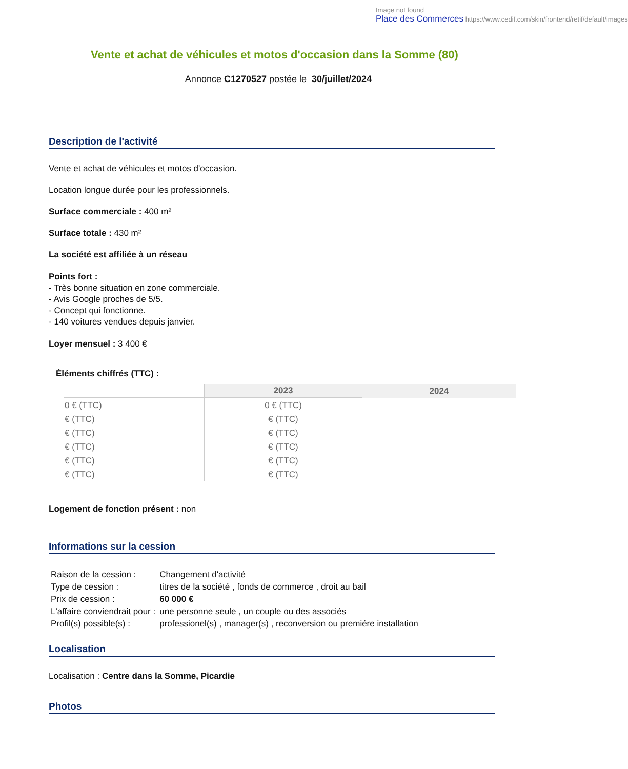Image not found
Place des Commerces https://www.cedif.com/skin/frontend/retif/default/images
Vente et achat de véhicules et motos d'occasion dans la Somme (80)
Annonce C1270527 postée le 30/juillet/2024
Description de l'activité
Vente et achat de véhicules et motos d'occasion.
Location longue durée pour les professionnels.
Surface commerciale : 400 m²
Surface totale : 430 m²
La société est affiliée à un réseau
Points fort :
- Très bonne situation en zone commerciale.
- Avis Google proches de 5/5.
- Concept qui fonctionne.
- 140 voitures vendues depuis janvier.
Loyer mensuel : 3 400 €
Éléments chiffrés (TTC) :
| | 2023 | 2024 |
| --- | --- | --- |
| 0 € (TTC) | 0 € (TTC) | |
| € (TTC) | € (TTC) | |
| € (TTC) | € (TTC) | |
| € (TTC) | € (TTC) | |
| € (TTC) | € (TTC) | |
| € (TTC) | € (TTC) | |
Logement de fonction présent : non
Informations sur la cession
| Raison de la cession : | Changement d'activité |
| Type de cession : | titres de la société , fonds de commerce , droit au bail |
| Prix de cession : | 60 000 € |
| L'affaire conviendrait pour : | une personne seule , un couple ou des associés |
| Profil(s) possible(s) : | professionel(s) , manager(s) , reconversion ou premiére installation |
Localisation
Localisation : Centre dans la Somme, Picardie
Photos